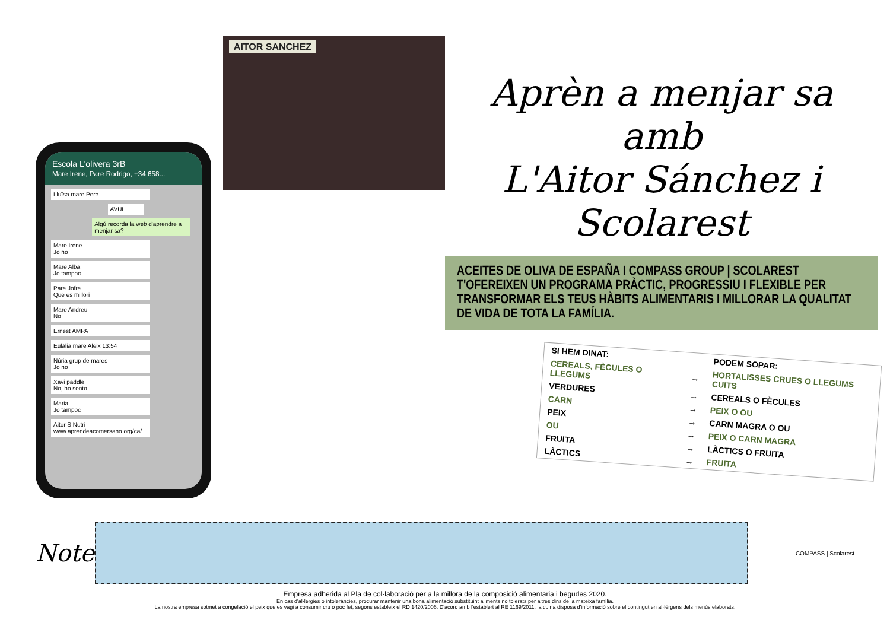Escola L'olivera 3rB
Mare Irene, Pare Rodrigo, +34 658...
Lluïsa mare Pere
AVUI
Algú recorda la web d'aprendre a menjar sa?
Mare Irene
Jo no
Mare Alba
Jo tampoc
Pare Jofre
Que es millori
Mare Andreu
No
Ernest AMPA
Eulàlia mare Aleix 13:54
Núria grup de mares
Jo no
Xavi paddle
No, ho sento
Maria
Jo tampoc
Aitor S Nutri
www.aprendeacomersano.org/ca/
AITOR SANCHEZ
Aprèn a menjar sa amb
L'Aitor Sánchez i Scolarest
ACEITES DE OLIVA DE ESPAÑA I COMPASS GROUP | SCOLAREST T'OFEREIXEN UN PROGRAMA PRÀCTIC, PROGRESSIU I FLEXIBLE PER TRANSFORMAR ELS TEUS HÀBITS ALIMENTARIS I MILLORAR LA QUALITAT DE VIDA DE TOTA LA FAMÍLIA.
| SI HEM DINAT: | | PODEM SOPAR: |
| --- | --- | --- |
| CEREALS, FÈCULES O LLEGUMS | → | HORTALISSES CRUES O LLEGUMS CUITS |
| VERDURES | → | CEREALS O FÈCULES |
| CARN | → | PEIX O OU |
| PEIX | → | CARN MAGRA O OU |
| OU | → | PEIX O CARN MAGRA |
| FRUITA | → | LÀCTICS O FRUITA |
| LÀCTICS | → | FRUITA |
Notes:
COMPASS | Scolarest
Empresa adherida al Pla de col·laboració per a la millora de la composició alimentaria i begudes 2020.
En cas d'al·lèrgies o intoleràncies, procurar mantenir una bona alimentació substituint aliments no tolerats per altres dins de la mateixa família.
La nostra empresa sotmet a congelació el peix que es vagi a consumir cru o poc fet, segons estableix el RD 1420/2006. D'acord amb l'establert al RE 1169/2011, la cuina disposa d'informació sobre el contingut en al·lèrgens dels menús elaborats.